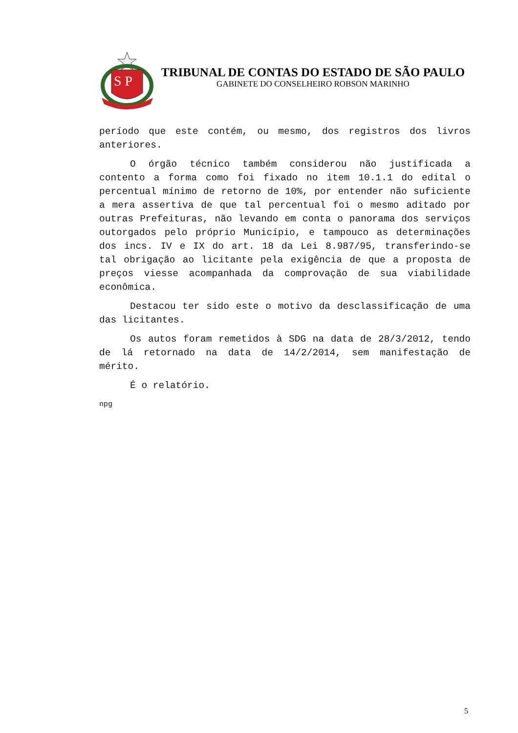S P
TRIBUNAL DE CONTAS DO ESTADO DE SÃO PAULO
GABINETE DO CONSELHEIRO ROBSON MARINHO
período que este contém, ou mesmo, dos registros dos livros anteriores.
O órgão técnico também considerou não justificada a contento a forma como foi fixado no item 10.1.1 do edital o percentual mínimo de retorno de 10%, por entender não suficiente a mera assertiva de que tal percentual foi o mesmo aditado por outras Prefeituras, não levando em conta o panorama dos serviços outorgados pelo próprio Município, e tampouco as determinações dos incs. IV e IX do art. 18 da Lei 8.987/95, transferindo-se tal obrigação ao licitante pela exigência de que a proposta de preços viesse acompanhada da comprovação de sua viabilidade econômica.
Destacou ter sido este o motivo da desclassificação de uma das licitantes.
Os autos foram remetidos à SDG na data de 28/3/2012, tendo de lá retornado na data de 14/2/2014, sem manifestação de mérito.
É o relatório.
npg
5